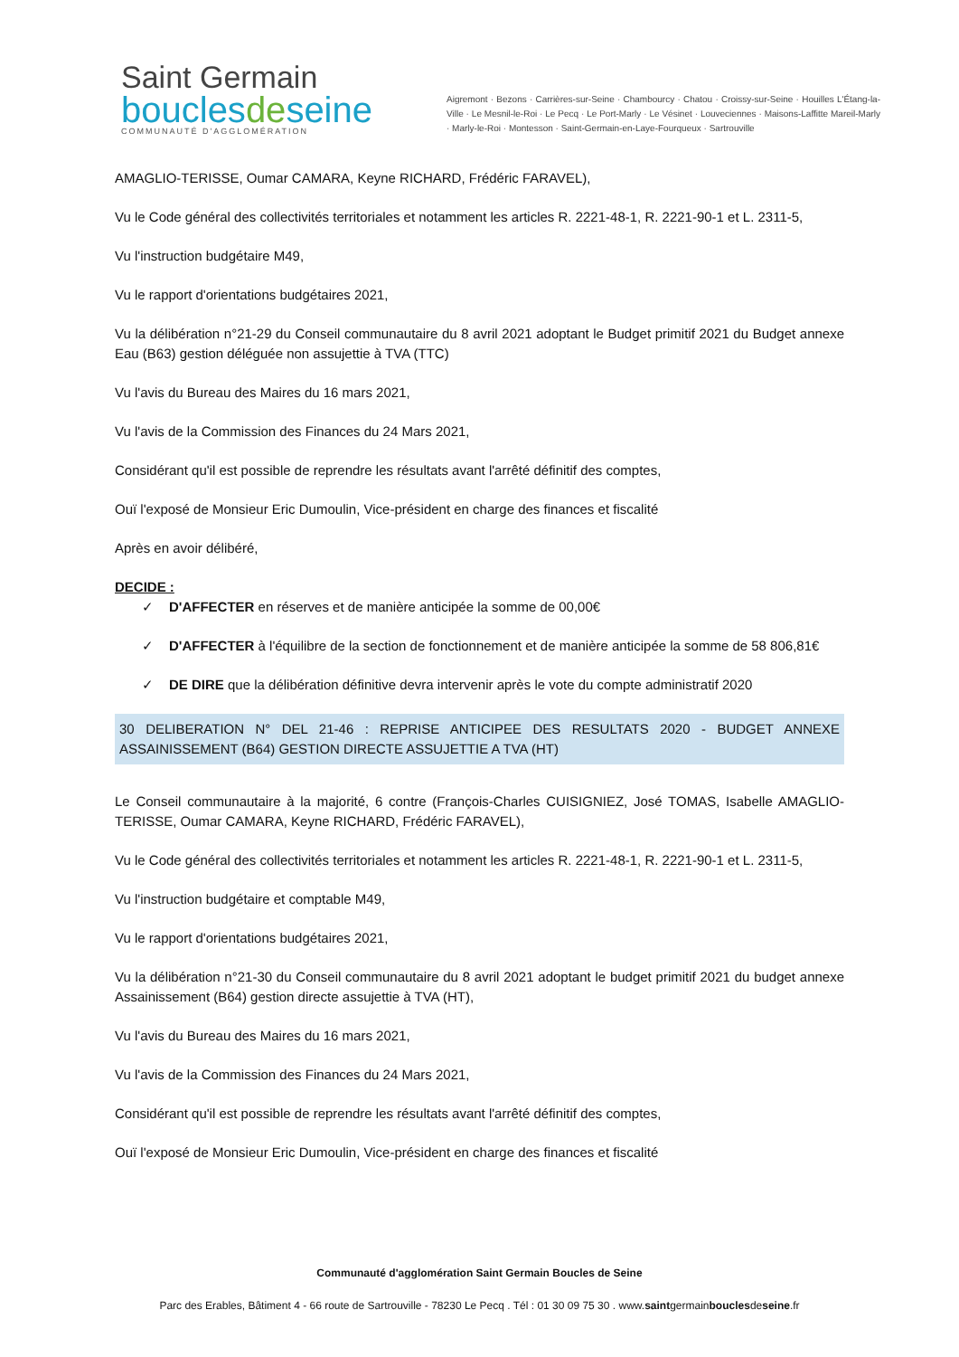Saint Germain
bouclesdeseine
COMMUNAUTÉ D'AGGLOMÉRATION
Aigremont · Bezons · Carrières-sur-Seine · Chambourcy · Chatou · Croissy-sur-Seine · Houilles L'Étang-la-Ville · Le Mesnil-le-Roi · Le Pecq · Le Port-Marly · Le Vésinet · Louveciennes · Maisons-Laffitte Mareil-Marly · Marly-le-Roi · Montesson · Saint-Germain-en-Laye-Fourqueux · Sartrouville
AMAGLIO-TERISSE, Oumar CAMARA, Keyne RICHARD, Frédéric FARAVEL),
Vu le Code général des collectivités territoriales et notamment les articles R. 2221-48-1, R. 2221-90-1 et L. 2311-5,
Vu l'instruction budgétaire M49,
Vu le rapport d'orientations budgétaires 2021,
Vu la délibération n°21-29 du Conseil communautaire du 8 avril 2021 adoptant le Budget primitif 2021 du Budget annexe Eau (B63) gestion déléguée non assujettie à TVA (TTC)
Vu l'avis du Bureau des Maires du 16 mars 2021,
Vu l'avis de la Commission des Finances du 24 Mars 2021,
Considérant qu'il est possible de reprendre les résultats avant l'arrêté définitif des comptes,
Ouï l'exposé de Monsieur Eric Dumoulin, Vice-président en charge des finances et fiscalité
Après en avoir délibéré,
DECIDE :
✓ D'AFFECTER en réserves et de manière anticipée la somme de 00,00€
✓ D'AFFECTER à l'équilibre de la section de fonctionnement et de manière anticipée la somme de 58 806,81€
✓ DE DIRE que la délibération définitive devra intervenir après le vote du compte administratif 2020
30 DELIBERATION N° DEL 21-46 : REPRISE ANTICIPEE DES RESULTATS 2020 - BUDGET ANNEXE ASSAINISSEMENT (B64) GESTION DIRECTE ASSUJETTIE A TVA (HT)
Le Conseil communautaire à la majorité, 6 contre (François-Charles CUISIGNIEZ, José TOMAS, Isabelle AMAGLIO-TERISSE, Oumar CAMARA, Keyne RICHARD, Frédéric FARAVEL),
Vu le Code général des collectivités territoriales et notamment les articles R. 2221-48-1, R. 2221-90-1 et L. 2311-5,
Vu l'instruction budgétaire et comptable M49,
Vu le rapport d'orientations budgétaires 2021,
Vu la délibération n°21-30 du Conseil communautaire du 8 avril 2021 adoptant le budget primitif 2021 du budget annexe Assainissement (B64) gestion directe assujettie à TVA (HT),
Vu l'avis du Bureau des Maires du 16 mars 2021,
Vu l'avis de la Commission des Finances du 24 Mars 2021,
Considérant qu'il est possible de reprendre les résultats avant l'arrêté définitif des comptes,
Ouï l'exposé de Monsieur Eric Dumoulin, Vice-président en charge des finances et fiscalité
Communauté d'agglomération Saint Germain Boucles de Seine
Parc des Erables, Bâtiment 4 - 66 route de Sartrouville - 78230 Le Pecq . Tél : 01 30 09 75 30 . www.saintgermainbouclesdeseine.fr